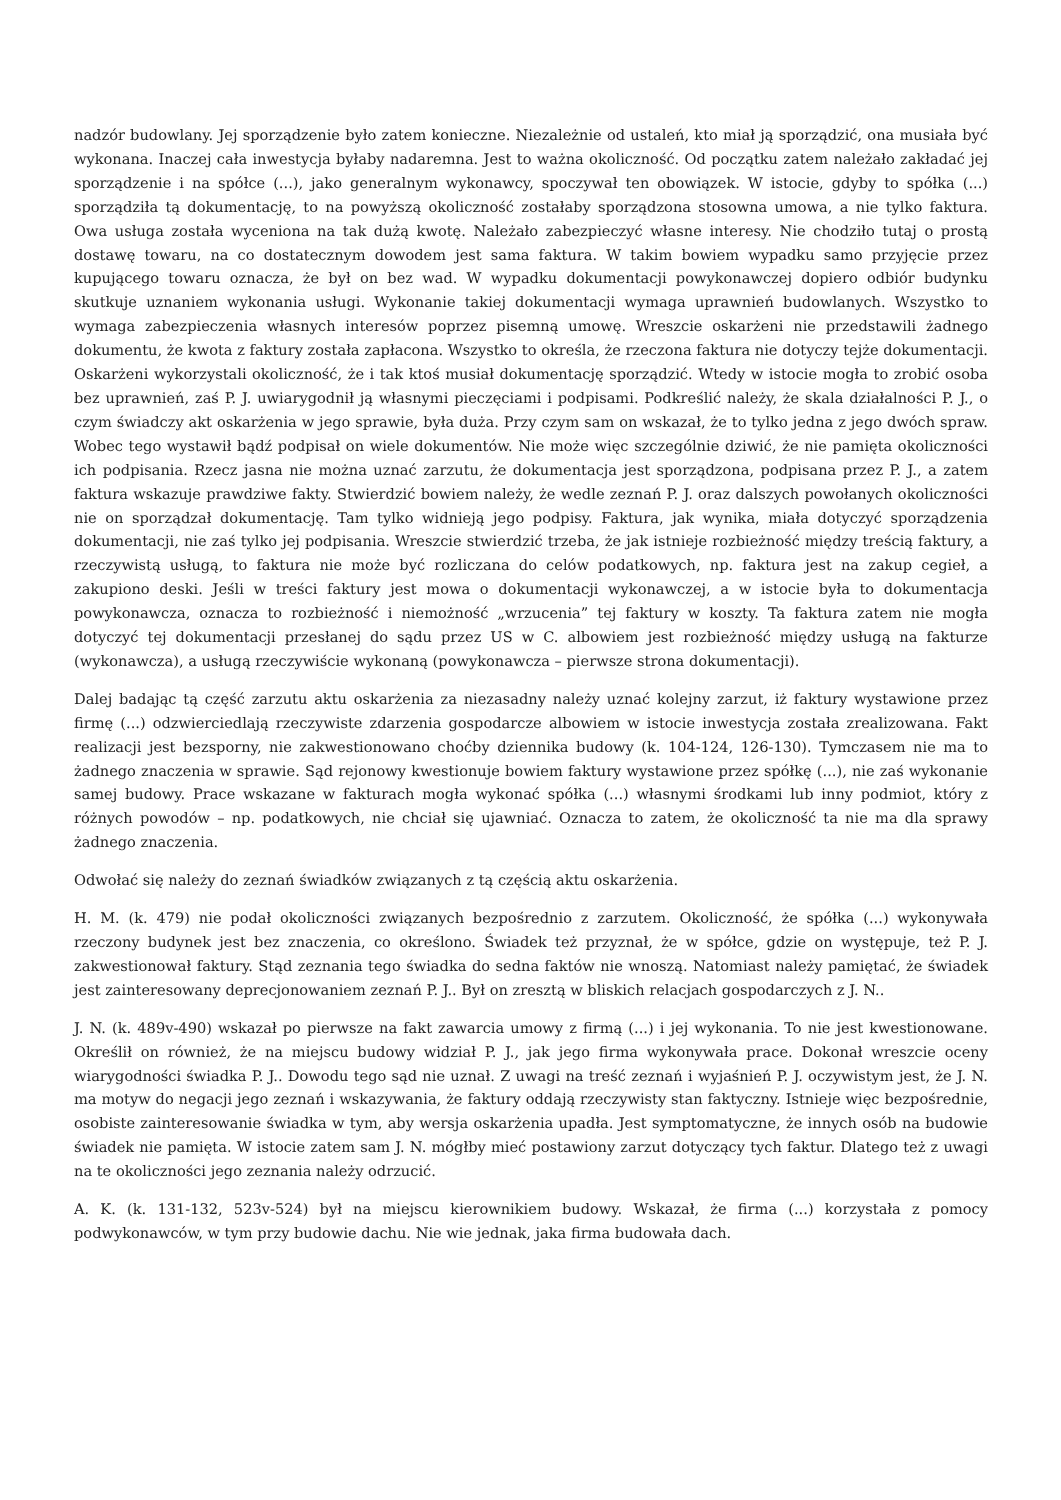nadzór budowlany. Jej sporządzenie było zatem konieczne. Niezależnie od ustaleń, kto miał ją sporządzić, ona musiała być wykonana. Inaczej cała inwestycja byłaby nadaremna. Jest to ważna okoliczność. Od początku zatem należało zakładać jej sporządzenie i na spółce (...), jako generalnym wykonawcy, spoczywał ten obowiązek. W istocie, gdyby to spółka (...) sporządziła tą dokumentację, to na powyższą okoliczność zostałaby sporządzona stosowna umowa, a nie tylko faktura. Owa usługa została wyceniona na tak dużą kwotę. Należało zabezpieczyć własne interesy. Nie chodziło tutaj o prostą dostawę towaru, na co dostatecznym dowodem jest sama faktura. W takim bowiem wypadku samo przyjęcie przez kupującego towaru oznacza, że był on bez wad. W wypadku dokumentacji powykonawczej dopiero odbiór budynku skutkuje uznaniem wykonania usługi. Wykonanie takiej dokumentacji wymaga uprawnień budowlanych. Wszystko to wymaga zabezpieczenia własnych interesów poprzez pisemną umowę. Wreszcie oskarżeni nie przedstawili żadnego dokumentu, że kwota z faktury została zapłacona. Wszystko to określa, że rzeczona faktura nie dotyczy tejże dokumentacji. Oskarżeni wykorzystali okoliczność, że i tak ktoś musiał dokumentację sporządzić. Wtedy w istocie mogła to zrobić osoba bez uprawnień, zaś P. J. uwiarygodnił ją własnymi pieczęciami i podpisami. Podkreślić należy, że skala działalności P. J., o czym świadczy akt oskarżenia w jego sprawie, była duża. Przy czym sam on wskazał, że to tylko jedna z jego dwóch spraw. Wobec tego wystawił bądź podpisał on wiele dokumentów. Nie może więc szczególnie dziwić, że nie pamięta okoliczności ich podpisania. Rzecz jasna nie można uznać zarzutu, że dokumentacja jest sporządzona, podpisana przez P. J., a zatem faktura wskazuje prawdziwe fakty. Stwierdzić bowiem należy, że wedle zeznań P. J. oraz dalszych powołanych okoliczności nie on sporządzał dokumentację. Tam tylko widnieją jego podpisy. Faktura, jak wynika, miała dotyczyć sporządzenia dokumentacji, nie zaś tylko jej podpisania. Wreszcie stwierdzić trzeba, że jak istnieje rozbieżność między treścią faktury, a rzeczywistą usługą, to faktura nie może być rozliczana do celów podatkowych, np. faktura jest na zakup cegieł, a zakupiono deski. Jeśli w treści faktury jest mowa o dokumentacji wykonawczej, a w istocie była to dokumentacja powykonawcza, oznacza to rozbieżność i niemożność „wrzucenia” tej faktury w koszty. Ta faktura zatem nie mogła dotyczyć tej dokumentacji przesłanej do sądu przez US w C. albowiem jest rozbieżność między usługą na fakturze (wykonawcza), a usługą rzeczywiście wykonaną (powykonawcza – pierwsze strona dokumentacji).
Dalej badając tą część zarzutu aktu oskarżenia za niezasadny należy uznać kolejny zarzut, iż faktury wystawione przez firmę (...) odzwierciedlają rzeczywiste zdarzenia gospodarcze albowiem w istocie inwestycja została zrealizowana. Fakt realizacji jest bezsporny, nie zakwestionowano choćby dziennika budowy (k. 104-124, 126-130). Tymczasem nie ma to żadnego znaczenia w sprawie. Sąd rejonowy kwestionuje bowiem faktury wystawione przez spółkę (...), nie zaś wykonanie samej budowy. Prace wskazane w fakturach mogła wykonać spółka (...) własnymi środkami lub inny podmiot, który z różnych powodów – np. podatkowych, nie chciał się ujawniać. Oznacza to zatem, że okoliczność ta nie ma dla sprawy żadnego znaczenia.
Odwołać się należy do zeznań świadków związanych z tą częścią aktu oskarżenia.
H. M. (k. 479) nie podał okoliczności związanych bezpośrednio z zarzutem. Okoliczność, że spółka (...) wykonywała rzeczony budynek jest bez znaczenia, co określono. Świadek też przyznał, że w spółce, gdzie on występuje, też P. J. zakwestionował faktury. Stąd zeznania tego świadka do sedna faktów nie wnoszą. Natomiast należy pamiętać, że świadek jest zainteresowany deprecjonowaniem zeznań P. J.. Był on zresztą w bliskich relacjach gospodarczych z J. N..
J. N. (k. 489v-490) wskazał po pierwsze na fakt zawarcia umowy z firmą (...) i jej wykonania. To nie jest kwestionowane. Określił on również, że na miejscu budowy widział P. J., jak jego firma wykonywała prace. Dokonał wreszcie oceny wiarygodności świadka P. J.. Dowodu tego sąd nie uznał. Z uwagi na treść zeznań i wyjaśnień P. J. oczywistym jest, że J. N. ma motyw do negacji jego zeznań i wskazywania, że faktury oddają rzeczywisty stan faktyczny. Istnieje więc bezpośrednie, osobiste zainteresowanie świadka w tym, aby wersja oskarżenia upadła. Jest symptomatyczne, że innych osób na budowie świadek nie pamięta. W istocie zatem sam J. N. mógłby mieć postawiony zarzut dotyczący tych faktur. Dlatego też z uwagi na te okoliczności jego zeznania należy odrzucić.
A. K. (k. 131-132, 523v-524) był na miejscu kierownikiem budowy. Wskazał, że firma (...) korzystała z pomocy podwykonawców, w tym przy budowie dachu. Nie wie jednak, jaka firma budowała dach.